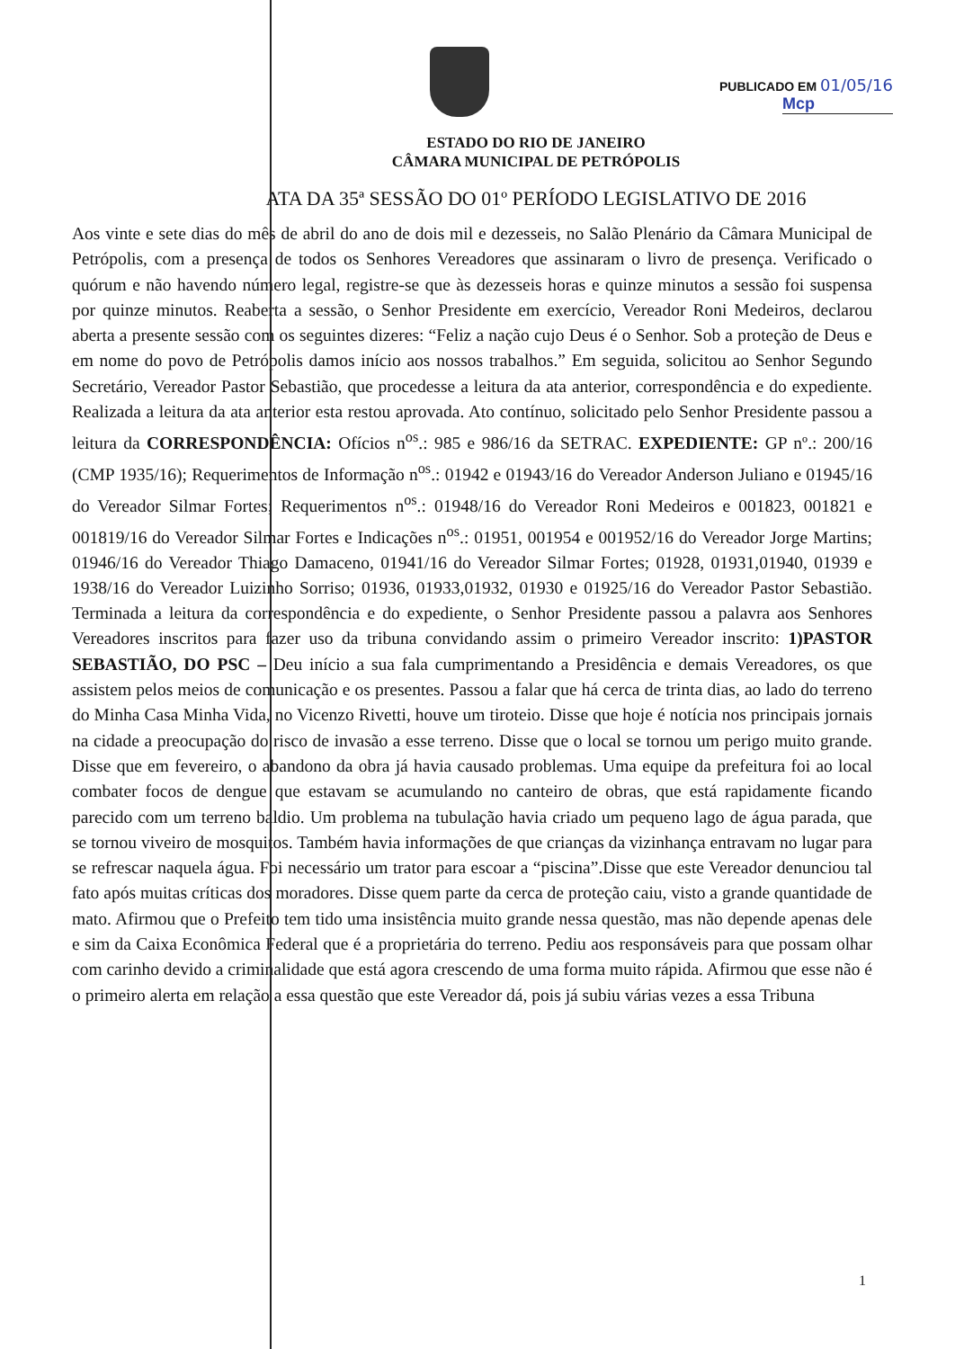PUBLICADO EM 01/05/16
Mcp
ESTADO DO RIO DE JANEIRO
CÂMARA MUNICIPAL DE PETRÓPOLIS
ATA DA 35ª SESSÃO DO 01º PERÍODO LEGISLATIVO DE 2016
Aos vinte e sete dias do mês de abril do ano de dois mil e dezesseis, no Salão Plenário da Câmara Municipal de Petrópolis, com a presença de todos os Senhores Vereadores que assinaram o livro de presença. Verificado o quórum e não havendo número legal, registre-se que às dezesseis horas e quinze minutos a sessão foi suspensa por quinze minutos. Reaberta a sessão, o Senhor Presidente em exercício, Vereador Roni Medeiros, declarou aberta a presente sessão com os seguintes dizeres: “Feliz a nação cujo Deus é o Senhor. Sob a proteção de Deus e em nome do povo de Petrópolis damos início aos nossos trabalhos.” Em seguida, solicitou ao Senhor Segundo Secretário, Vereador Pastor Sebastião, que procedesse a leitura da ata anterior, correspondência e do expediente. Realizada a leitura da ata anterior esta restou aprovada. Ato contínuo, solicitado pelo Senhor Presidente passou a leitura da CORRESPONDÊNCIA: Ofícios n<sup>os</sup>.: 985 e 986/16 da SETRAC. EXPEDIENTE: GP nº.: 200/16 (CMP 1935/16); Requerimentos de Informação n<sup>os</sup>.: 01942 e 01943/16 do Vereador Anderson Juliano e 01945/16 do Vereador Silmar Fortes; Requerimentos n<sup>os</sup>.: 01948/16 do Vereador Roni Medeiros e 001823, 001821 e 001819/16 do Vereador Silmar Fortes e Indicações n<sup>os</sup>.: 01951, 001954 e 001952/16 do Vereador Jorge Martins; 01946/16 do Vereador Thiago Damaceno, 01941/16 do Vereador Silmar Fortes; 01928, 01931,01940, 01939 e 1938/16 do Vereador Luizinho Sorriso; 01936, 01933,01932, 01930 e 01925/16 do Vereador Pastor Sebastião. Terminada a leitura da correspondência e do expediente, o Senhor Presidente passou a palavra aos Senhores Vereadores inscritos para fazer uso da tribuna convidando assim o primeiro Vereador inscrito: 1)PASTOR SEBASTIÃO, DO PSC – Deu início a sua fala cumprimentando a Presidência e demais Vereadores, os que assistem pelos meios de comunicação e os presentes. Passou a falar que há cerca de trinta dias, ao lado do terreno do Minha Casa Minha Vida, no Vicenzo Rivetti, houve um tiroteio. Disse que hoje é notícia nos principais jornais na cidade a preocupação do risco de invasão a esse terreno. Disse que o local se tornou um perigo muito grande. Disse que em fevereiro, o abandono da obra já havia causado problemas. Uma equipe da prefeitura foi ao local combater focos de dengue que estavam se acumulando no canteiro de obras, que está rapidamente ficando parecido com um terreno baldio. Um problema na tubulação havia criado um pequeno lago de água parada, que se tornou viveiro de mosquitos. Também havia informações de que crianças da vizinhança entravam no lugar para se refrescar naquela água. Foi necessário um trator para escoar a “piscina”.Disse que este Vereador denunciou tal fato após muitas críticas dos moradores. Disse quem parte da cerca de proteção caiu, visto a grande quantidade de mato. Afirmou que o Prefeito tem tido uma insistência muito grande nessa questão, mas não depende apenas dele e sim da Caixa Econômica Federal que é a proprietária do terreno. Pediu aos responsáveis para que possam olhar com carinho devido a criminalidade que está agora crescendo de uma forma muito rápida. Afirmou que esse não é o primeiro alerta em relação a essa questão que este Vereador dá, pois já subiu várias vezes a essa Tribuna
1